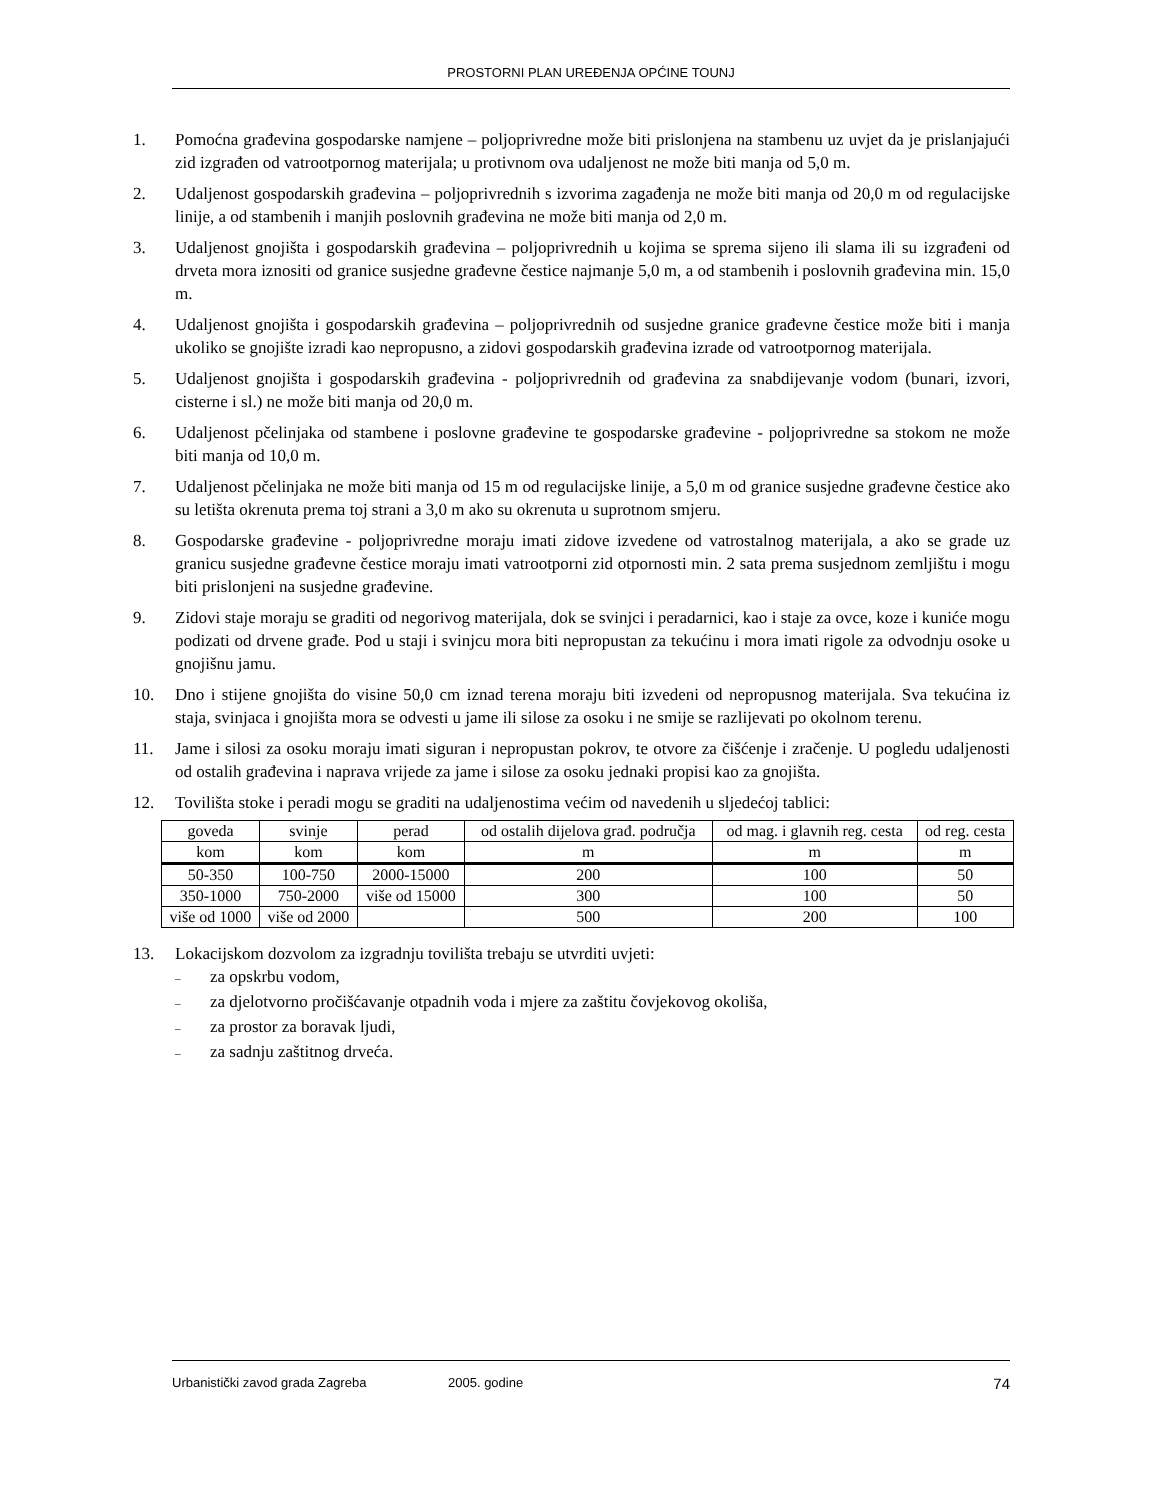PROSTORNI PLAN UREĐENJA OPĆINE TOUNJ
1. Pomoćna građevina gospodarske namjene – poljoprivredne može biti prislonjena na stambenu uz uvjet da je prislanjajući zid izgrađen od vatrootpornog materijala; u protivnom ova udaljenost ne može biti manja od 5,0 m.
2. Udaljenost gospodarskih građevina – poljoprivrednih s izvorima zagađenja ne može biti manja od 20,0 m od regulacijske linije, a od stambenih i manjih poslovnih građevina ne može biti manja od 2,0 m.
3. Udaljenost gnojišta i gospodarskih građevina – poljoprivrednih u kojima se sprema sijeno ili slama ili su izgrađeni od drveta mora iznositi od granice susjedne građevne čestice najmanje 5,0 m, a od stambenih i poslovnih građevina min. 15,0 m.
4. Udaljenost gnojišta i gospodarskih građevina – poljoprivrednih od susjedne granice građevne čestice može biti i manja ukoliko se gnojište izradi kao nepropusno, a zidovi gospodarskih građevina izrade od vatrootpornog materijala.
5. Udaljenost gnojišta i gospodarskih građevina - poljoprivrednih od građevina za snabdijevanje vodom (bunari, izvori, cisterne i sl.) ne može biti manja od 20,0 m.
6. Udaljenost pčelinjaka od stambene i poslovne građevine te gospodarske građevine - poljoprivredne sa stokom ne može biti manja od 10,0 m.
7. Udaljenost pčelinjaka ne može biti manja od 15 m od regulacijske linije, a 5,0 m od granice susjedne građevne čestice ako su letišta okrenuta prema toj strani a 3,0 m ako su okrenuta u suprotnom smjeru.
8. Gospodarske građevine - poljoprivredne moraju imati zidove izvedene od vatrostalnog materijala, a ako se grade uz granicu susjedne građevne čestice moraju imati vatrootporni zid otpornosti min. 2 sata prema susjednom zemljištu i mogu biti prislonjeni na susjedne građevine.
9. Zidovi staje moraju se graditi od negorivog materijala, dok se svinjci i peradarnici, kao i staje za ovce, koze i kuniće mogu podizati od drvene građe. Pod u staji i svinjcu mora biti nepropustan za tekućinu i mora imati rigole za odvodnju osoke u gnojišnu jamu.
10. Dno i stijene gnojišta do visine 50,0 cm iznad terena moraju biti izvedeni od nepropusnog materijala. Sva tekućina iz staja, svinjaca i gnojišta mora se odvesti u jame ili silose za osoku i ne smije se razlijevati po okolnom terenu.
11. Jame i silosi za osoku moraju imati siguran i nepropustan pokrov, te otvore za čišćenje i zračenje. U pogledu udaljenosti od ostalih građevina i naprava vrijede za jame i silose za osoku jednaki propisi kao za gnojišta.
12. Tovilišta stoke i peradi mogu se graditi na udaljenostima većim od navedenih u sljedećoj tablici:
| goveda | svinje | perad | od ostalih dijelova građ. područja | od mag. i glavnih reg. cesta | od reg. cesta |
| --- | --- | --- | --- | --- | --- |
| kom | kom | kom | m | m | m |
| 50-350 | 100-750 | 2000-15000 | 200 | 100 | 50 |
| 350-1000 | 750-2000 | više od 15000 | 300 | 100 | 50 |
| više od 1000 | više od 2000 | | 500 | 200 | 100 |
13. Lokacijskom dozvolom za izgradnju tovilišta trebaju se utvrditi uvjeti:
– za opskrbu vodom,
– za djelotvorno pročišćavanje otpadnih voda i mjere za zaštitu čovjekovog okoliša,
– za prostor za boravak ljudi,
– za sadnju zaštitnog drveća.
Urbanistički zavod grada Zagreba 2005. godine 74